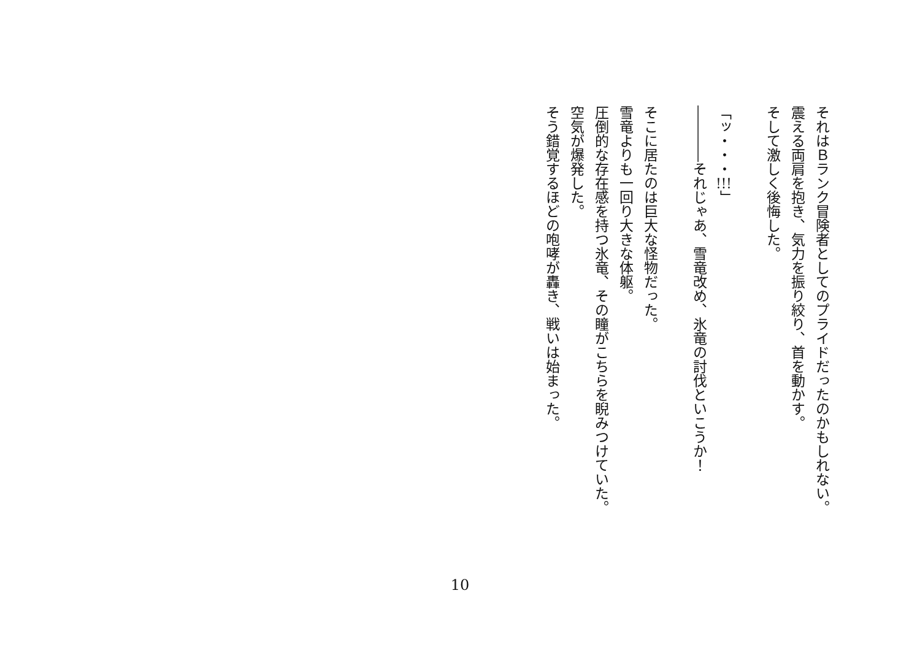それはＢランク冒険者としてのプライドだったのかもしれない。
震える両肩を抱き、気力を振り絞り、首を動かす。
そして激しく後悔した。
　
「ッ・・・!!!」
――――それじゃあ、雪竜改め、氷竜の討伐といこうか！
　
そこに居たのは巨大な怪物だった。
雪竜よりも一回り大きな体躯。
圧倒的な存在感を持つ氷竜、その瞳がこちらを睨みつけていた。
空気が爆発した。
そう錯覚するほどの咆哮が轟き、戦いは始まった。
10